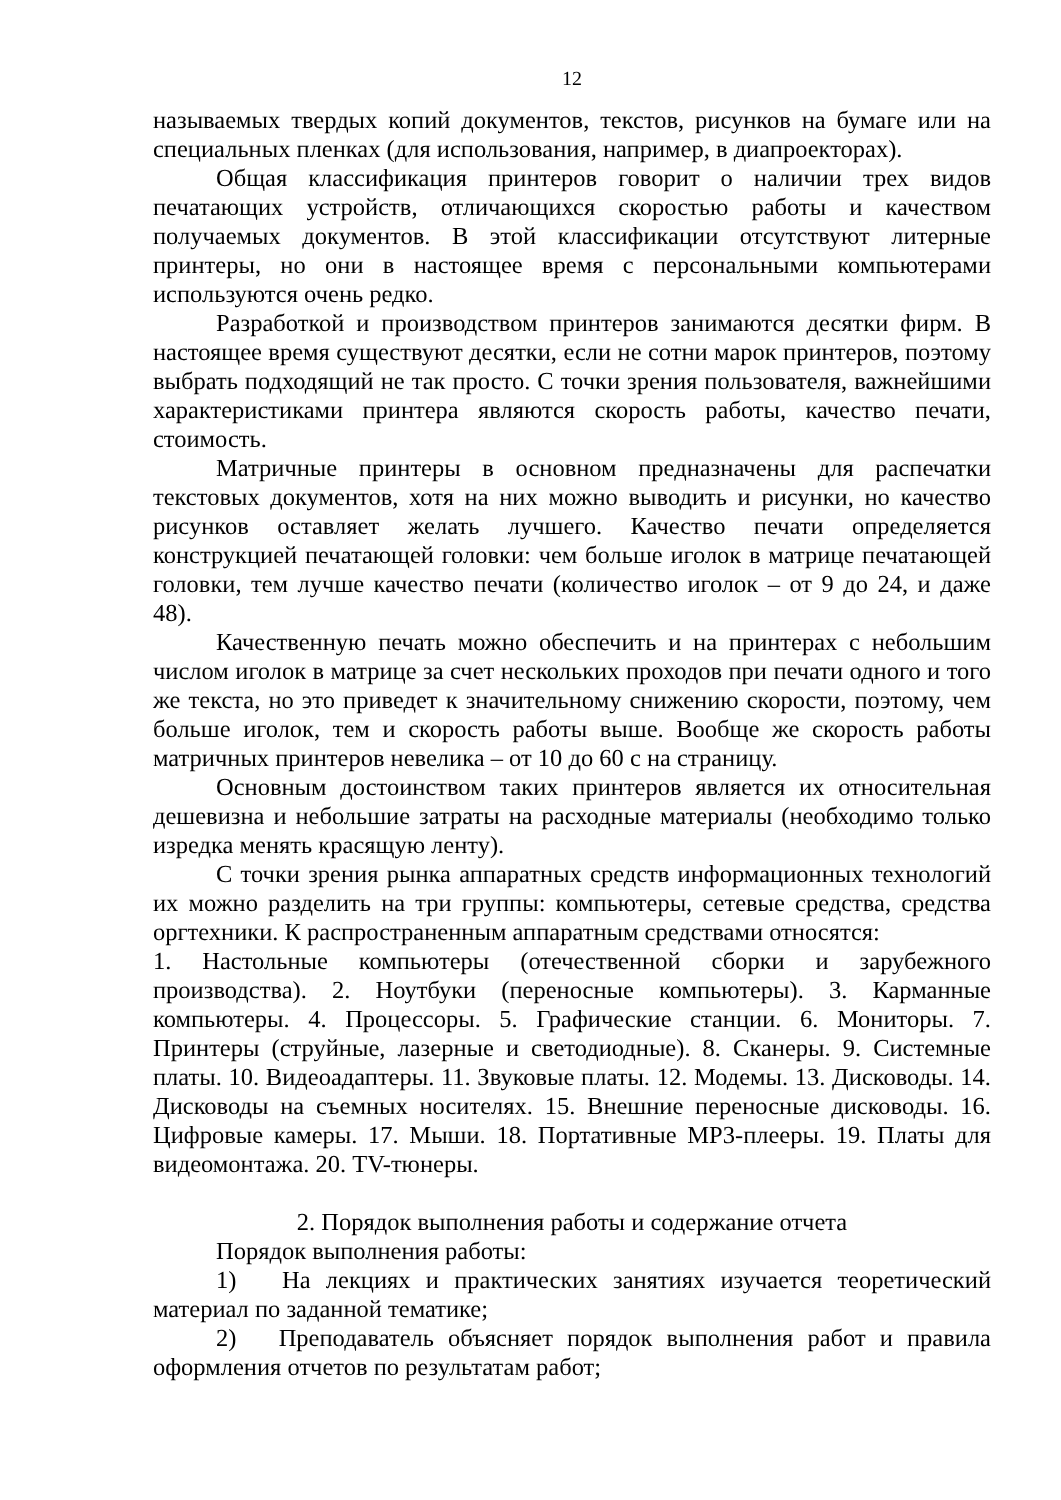12
называемых твердых копий документов, текстов, рисунков на бумаге или на специальных пленках (для использования, например, в диапроекторах).
Общая классификация принтеров говорит о наличии трех видов печатающих устройств, отличающихся скоростью работы и качеством получаемых документов. В этой классификации отсутствуют литерные принтеры, но они в настоящее время с персональными компьютерами используются очень редко.
Разработкой и производством принтеров занимаются десятки фирм. В настоящее время существуют десятки, если не сотни марок принтеров, поэтому выбрать подходящий не так просто. С точки зрения пользователя, важнейшими характеристиками принтера являются скорость работы, качество печати, стоимость.
Матричные принтеры в основном предназначены для распечатки текстовых документов, хотя на них можно выводить и рисунки, но качество рисунков оставляет желать лучшего. Качество печати определяется конструкцией печатающей головки: чем больше иголок в матрице печатающей головки, тем лучше качество печати (количество иголок – от 9 до 24, и даже 48).
Качественную печать можно обеспечить и на принтерах с небольшим числом иголок в матрице за счет нескольких проходов при печати одного и того же текста, но это приведет к значительному снижению скорости, поэтому, чем больше иголок, тем и скорость работы выше. Вообще же скорость работы матричных принтеров невелика – от 10 до 60 с на страницу.
Основным достоинством таких принтеров является их относительная дешевизна и небольшие затраты на расходные материалы (необходимо только изредка менять красящую ленту).
С точки зрения рынка аппаратных средств информационных технологий их можно разделить на три группы: компьютеры, сетевые средства, средства оргтехники. К распространенным аппаратным средствами относятся:
1. Настольные компьютеры (отечественной сборки и зарубежного производства). 2. Ноутбуки (переносные компьютеры). 3. Карманные компьютеры. 4. Процессоры. 5. Графические станции. 6. Мониторы. 7. Принтеры (струйные, лазерные и светодиодные). 8. Сканеры. 9. Системные платы. 10. Видеоадаптеры. 11. Звуковые платы. 12. Модемы. 13. Дисководы. 14. Дисководы на съемных носителях. 15. Внешние переносные дисководы. 16. Цифровые камеры. 17. Мыши. 18. Портативные MP3-плееры. 19. Платы для видеомонтажа. 20. TV-тюнеры.
2. Порядок выполнения работы и содержание отчета
Порядок выполнения работы:
1) На лекциях и практических занятиях изучается теоретический материал по заданной тематике;
2) Преподаватель объясняет порядок выполнения работ и правила оформления отчетов по результатам работ;